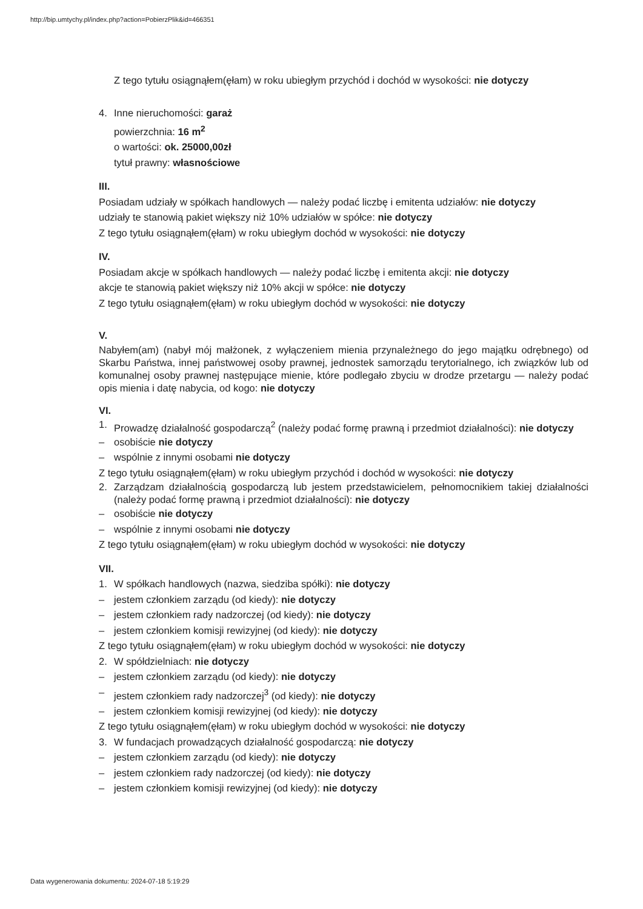http://bip.umtychy.pl/index.php?action=PobierzPlik&id=466351
Z tego tytułu osiągnąłem(ęłam) w roku ubiegłym przychód i dochód w wysokości: nie dotyczy
4. Inne nieruchomości: garaż
powierzchnia: 16 m<sup>2</sup>
o wartości: ok. 25000,00zł
tytuł prawny: własnościowe
III.
Posiadam udziały w spółkach handlowych — należy podać liczbę i emitenta udziałów: nie dotyczy
udziały te stanowią pakiet większy niż 10% udziałów w spółce: nie dotyczy
Z tego tytułu osiągnąłem(ęłam) w roku ubiegłym dochód w wysokości: nie dotyczy
IV.
Posiadam akcje w spółkach handlowych — należy podać liczbę i emitenta akcji: nie dotyczy
akcje te stanowią pakiet większy niż 10% akcji w spółce: nie dotyczy
Z tego tytułu osiągnąłem(ęłam) w roku ubiegłym dochód w wysokości: nie dotyczy
V.
Nabyłem(am) (nabył mój małżonek, z wyłączeniem mienia przynależnego do jego majątku odrębnego) od Skarbu Państwa, innej państwowej osoby prawnej, jednostek samorządu terytorialnego, ich związków lub od komunalnej osoby prawnej następujące mienie, które podlegało zbyciu w drodze przetargu — należy podać opis mienia i datę nabycia, od kogo: nie dotyczy
VI.
1. Prowadzę działalność gospodarczą<sup>2</sup> (należy podać formę prawną i przedmiot działalności): nie dotyczy
– osobiście nie dotyczy
– wspólnie z innymi osobami nie dotyczy
Z tego tytułu osiągnąłem(ęłam) w roku ubiegłym przychód i dochód w wysokości: nie dotyczy
2. Zarządzam działalnością gospodarczą lub jestem przedstawicielem, pełnomocnikiem takiej działalności (należy podać formę prawną i przedmiot działalności): nie dotyczy
– osobiście nie dotyczy
– wspólnie z innymi osobami nie dotyczy
Z tego tytułu osiągnąłem(ęłam) w roku ubiegłym dochód w wysokości: nie dotyczy
VII.
1. W spółkach handlowych (nazwa, siedziba spółki): nie dotyczy
– jestem członkiem zarządu (od kiedy): nie dotyczy
– jestem członkiem rady nadzorczej (od kiedy): nie dotyczy
– jestem członkiem komisji rewizyjnej (od kiedy): nie dotyczy
Z tego tytułu osiągnąłem(ęłam) w roku ubiegłym dochód w wysokości: nie dotyczy
2. W spółdzielniach: nie dotyczy
– jestem członkiem zarządu (od kiedy): nie dotyczy
– jestem członkiem rady nadzorczej<sup>3</sup> (od kiedy): nie dotyczy
– jestem członkiem komisji rewizyjnej (od kiedy): nie dotyczy
Z tego tytułu osiągnąłem(ęłam) w roku ubiegłym dochód w wysokości: nie dotyczy
3. W fundacjach prowadzących działalność gospodarczą: nie dotyczy
– jestem członkiem zarządu (od kiedy): nie dotyczy
– jestem członkiem rady nadzorczej (od kiedy): nie dotyczy
– jestem członkiem komisji rewizyjnej (od kiedy): nie dotyczy
Data wygenerowania dokumentu: 2024-07-18 5:19:29